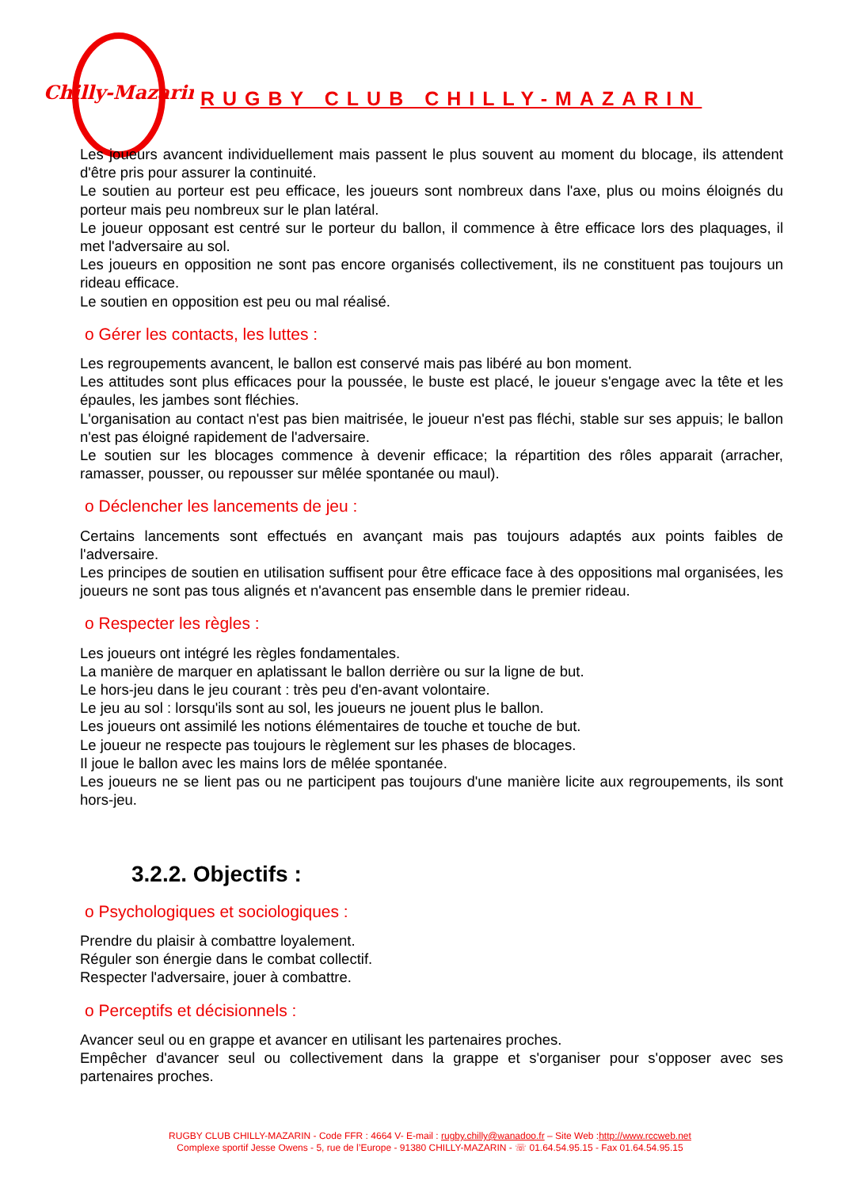Chilly-Mazarin
RUGBY CLUB CHILLY-MAZARIN
Les joueurs avancent individuellement mais passent le plus souvent au moment du blocage, ils attendent d'être pris pour assurer la continuité.
Le soutien au porteur est peu efficace, les joueurs sont nombreux dans l'axe, plus ou moins éloignés du porteur mais peu nombreux sur le plan latéral.
Le joueur opposant est centré sur le porteur du ballon, il commence à être efficace lors des plaquages, il met l'adversaire au sol.
Les joueurs en opposition ne sont pas encore organisés collectivement, ils ne constituent pas toujours un rideau efficace.
Le soutien en opposition est peu ou mal réalisé.
o Gérer les contacts, les luttes :
Les regroupements avancent, le ballon est conservé mais pas libéré au bon moment.
Les attitudes sont plus efficaces pour la poussée, le buste est placé, le joueur s'engage avec la tête et les épaules, les jambes sont fléchies.
L'organisation au contact n'est pas bien maitrisée, le joueur n'est pas fléchi, stable sur ses appuis; le ballon n'est pas éloigné rapidement de l'adversaire.
Le soutien sur les blocages commence à devenir efficace; la répartition des rôles apparait (arracher, ramasser, pousser, ou repousser sur mêlée spontanée ou maul).
o Déclencher les lancements de jeu :
Certains lancements sont effectués en avançant mais pas toujours adaptés aux points faibles de l'adversaire.
Les principes de soutien en utilisation suffisent pour être efficace face à des oppositions mal organisées, les joueurs ne sont pas tous alignés et n'avancent pas ensemble dans le premier rideau.
o Respecter les règles :
Les joueurs ont intégré les règles fondamentales.
La manière de marquer en aplatissant le ballon derrière ou sur la ligne de but.
Le hors-jeu dans le jeu courant : très peu d'en-avant volontaire.
Le jeu au sol : lorsqu'ils sont au sol, les joueurs ne jouent plus le ballon.
Les joueurs ont assimilé les notions élémentaires de touche et touche de but.
Le joueur ne respecte pas toujours le règlement sur les phases de blocages.
Il joue le ballon avec les mains lors de mêlée spontanée.
Les joueurs ne se lient pas ou ne participent pas toujours d'une manière licite aux regroupements, ils sont hors-jeu.
3.2.2. Objectifs :
o Psychologiques et sociologiques :
Prendre du plaisir à combattre loyalement.
Réguler son énergie dans le combat collectif.
Respecter l'adversaire, jouer à combattre.
o Perceptifs et décisionnels :
Avancer seul ou en grappe et avancer en utilisant les partenaires proches.
Empêcher d'avancer seul ou collectivement dans la grappe et s'organiser pour s'opposer avec ses partenaires proches.
RUGBY CLUB CHILLY-MAZARIN - Code FFR : 4664 V- E-mail : rugby.chilly@wanadoo.fr – Site Web :http://www.rccweb.net
Complexe sportif Jesse Owens - 5, rue de l’Europe - 91380 CHILLY-MAZARIN - ☏ 01.64.54.95.15 - Fax 01.64.54.95.15